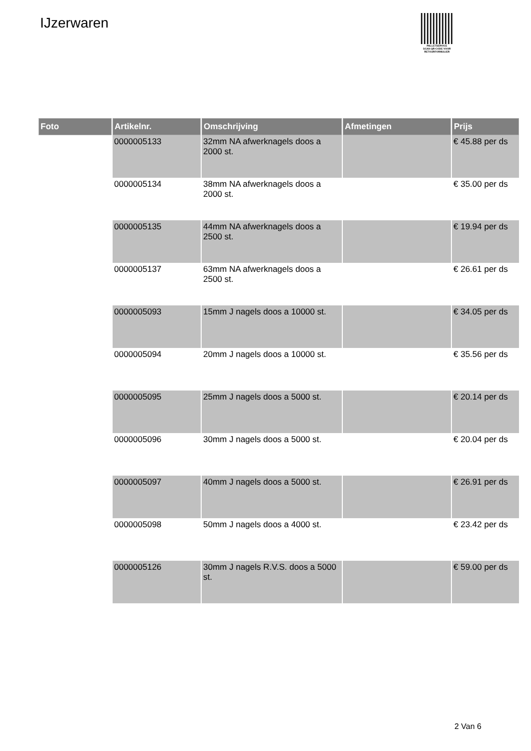IJzerwaren
PALLETSERVICE
SCAN QR-CODE VOOR RETOURFORMULIER
| Foto | Artikelnr. | Omschrijving | Afmetingen | Prijs |
| --- | --- | --- | --- | --- |
| | 0000005133 | 32mm NA afwerknagels doos a 2000 st. | | € 45.88 per ds |
| | 0000005134 | 38mm NA afwerknagels doos a 2000 st. | | € 35.00 per ds |
| | 0000005135 | 44mm NA afwerknagels doos a 2500 st. | | € 19.94 per ds |
| | 0000005137 | 63mm NA afwerknagels doos a 2500 st. | | € 26.61 per ds |
| | 0000005093 | 15mm J nagels doos a 10000 st. | | € 34.05 per ds |
| | 0000005094 | 20mm J nagels doos a 10000 st. | | € 35.56 per ds |
| | 0000005095 | 25mm J nagels doos a 5000 st. | | € 20.14 per ds |
| | 0000005096 | 30mm J nagels doos a 5000 st. | | € 20.04 per ds |
| | 0000005097 | 40mm J nagels doos a 5000 st. | | € 26.91 per ds |
| | 0000005098 | 50mm J nagels doos a 4000 st. | | € 23.42 per ds |
| | 0000005126 | 30mm J nagels R.V.S. doos a 5000 st. | | € 59.00 per ds |
2 Van 6